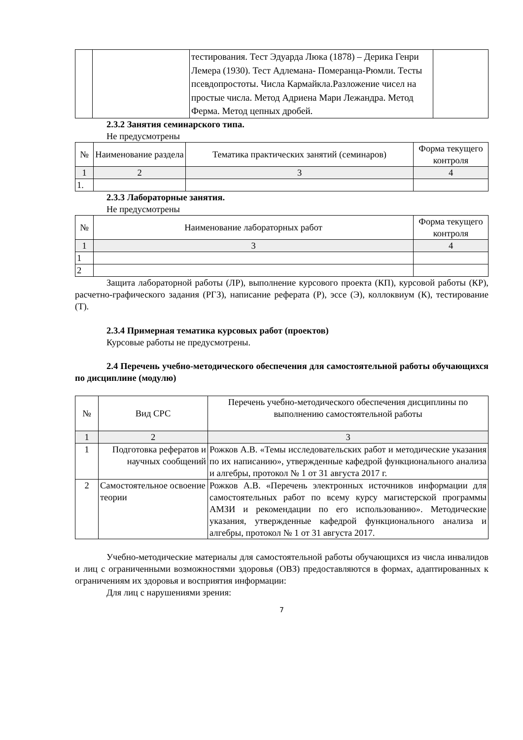| | | тестирования. Тест Эдуарда Люка (1878) – Дерика Генри Лемера (1930). Тест Адлемана- Померанца-Рюмли. Тесты псевдопростоты. Числа Кармайкла.Разложение чисел на простые числа. Метод Адриена Мари Лежандра. Метод Ферма. Метод цепных дробей. | |
2.3.2 Занятия семинарского типа.
Не предусмотрены
| № | Наименование раздела | Тематика практических занятий (семинаров) | Форма текущего контроля |
| --- | --- | --- | --- |
| 1 | 2 | 3 | 4 |
| 1. | | | |
2.3.3 Лабораторные занятия.
Не предусмотрены
| № | Наименование лабораторных работ | Форма текущего контроля |
| --- | --- | --- |
| 1 | 3 | 4 |
| 1 | | |
| 2 | | |
Защита лабораторной работы (ЛР), выполнение курсового проекта (КП), курсовой работы (КР), расчетно-графического задания (РГЗ), написание реферата (Р), эссе (Э), коллоквиум (К), тестирование (Т).
2.3.4 Примерная тематика курсовых работ (проектов)
Курсовые работы не предусмотрены.
2.4 Перечень учебно-методического обеспечения для самостоятельной работы обучающихся по дисциплине (модулю)
| № | Вид СРС | Перечень учебно-методического обеспечения дисциплины по выполнению самостоятельной работы |
| --- | --- | --- |
| 1 | 2 | 3 |
| 1 | Подготовка рефератов и научных сообщений | Рожков А.В. «Темы исследовательских работ и методические указания по их написанию», утвержденные кафедрой функционального анализа и алгебры, протокол № 1 от 31 августа 2017 г. |
| 2 | Самостоятельное освоение теории | Рожков А.В. «Перечень электронных источников информации для самостоятельных работ по всему курсу магистерской программы АМЗИ и рекомендации по его использованию». Методические указания, утвержденные кафедрой функционального анализа и алгебры, протокол № 1 от 31 августа 2017. |
Учебно-методические материалы для самостоятельной работы обучающихся из числа инвалидов и лиц с ограниченными возможностями здоровья (ОВЗ) предоставляются в формах, адаптированных к ограничениям их здоровья и восприятия информации:
Для лиц с нарушениями зрения:
7